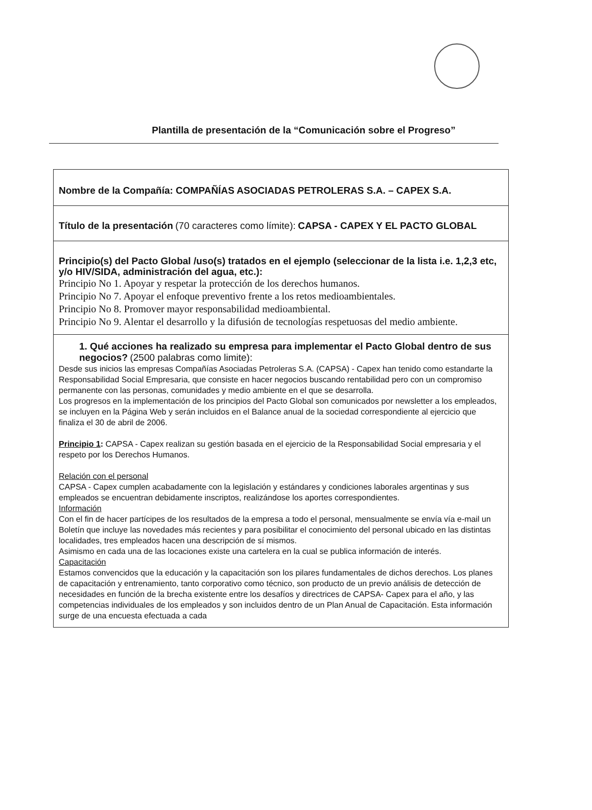Plantilla de presentación de la “Comunicación sobre el Progreso”
| Nombre de la Compañía: COMPAÑÍAS ASOCIADAS PETROLERAS S.A. – CAPEX S.A. |
| Título de la presentación (70 caracteres como límite): CAPSA - CAPEX Y EL PACTO GLOBAL |
| Principio(s) del Pacto Global /uso(s) tratados en el ejemplo (seleccionar de la lista i.e. 1,2,3 etc, y/o HIV/SIDA, administración del agua, etc.): Principio No 1. Apoyar y respetar la protección de los derechos humanos. Principio No 7. Apoyar el enfoque preventivo frente a los retos medioambientales. Principio No 8. Promover mayor responsabilidad medioambiental. Principio No 9. Alentar el desarrollo y la difusión de tecnologías respetuosas del medio ambiente. |
| 1. Qué acciones ha realizado su empresa para implementar el Pacto Global dentro de sus negocios? (2500 palabras como limite): Desde sus inicios las empresas Compañías Asociadas Petroleras S.A. (CAPSA) - Capex han tenido como estandarte la Responsabilidad Social Empresaria, que consiste en hacer negocios buscando rentabilidad pero con un compromiso permanente con las personas, comunidades y medio ambiente en el que se desarrolla. Los progresos en la implementación de los principios del Pacto Global son comunicados por newsletter a los empleados, se incluyen en la Página Web y serán incluidos en el Balance anual de la sociedad correspondiente al ejercicio que finaliza el 30 de abril de 2006. Principio 1 : CAPSA - Capex realizan su gestión basada en el ejercicio de la Responsabilidad Social empresaria y el respeto por los Derechos Humanos. Relación con el personal CAPSA - Capex cumplen acabadamente con la legislación y estándares y condiciones laborales argentinas y sus empleados se encuentran debidamente inscriptos, realizándose los aportes correspondientes. Información Con el fin de hacer partícipes de los resultados de la empresa a todo el personal, mensualmente se envía vía e-mail un Boletín que incluye las novedades más recientes y para posibilitar el conocimiento del personal ubicado en las distintas localidades, tres empleados hacen una descripción de sí mismos. Asimismo en cada una de las locaciones existe una cartelera en la cual se publica información de interés. Capacitación Estamos convencidos que la educación y la capacitación son los pilares fundamentales de dichos derechos. Los planes de capacitación y entrenamiento, tanto corporativo como técnico, son producto de un previo análisis de detección de necesidades en función de la brecha existente entre los desafíos y directrices de CAPSA- Capex para el año, y las competencias individuales de los empleados y son incluidos dentro de un Plan Anual de Capacitación. Esta información surge de una encuesta efectuada a cada |